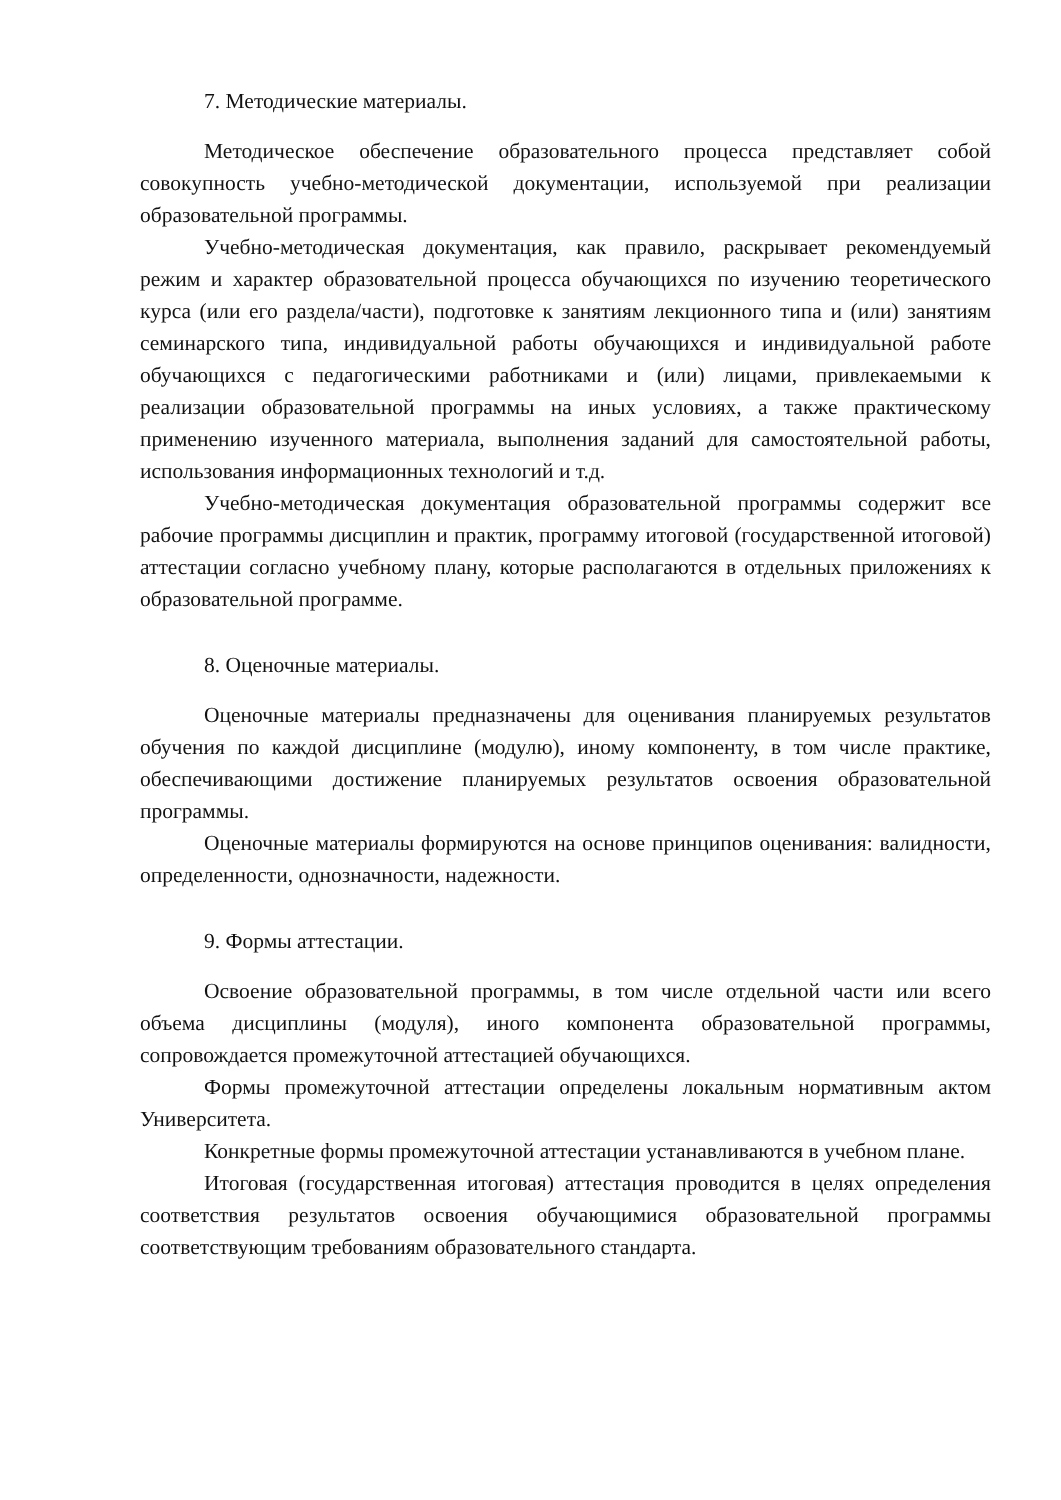7. Методические материалы.
Методическое обеспечение образовательного процесса представляет собой совокупность учебно-методической документации, используемой при реализации образовательной программы.
Учебно-методическая документация, как правило, раскрывает рекомендуемый режим и характер образовательной процесса обучающихся по изучению теоретического курса (или его раздела/части), подготовке к занятиям лекционного типа и (или) занятиям семинарского типа, индивидуальной работы обучающихся и индивидуальной работе обучающихся с педагогическими работниками и (или) лицами, привлекаемыми к реализации образовательной программы на иных условиях, а также практическому применению изученного материала, выполнения заданий для самостоятельной работы, использования информационных технологий и т.д.
Учебно-методическая документация образовательной программы содержит все рабочие программы дисциплин и практик, программу итоговой (государственной итоговой) аттестации согласно учебному плану, которые располагаются в отдельных приложениях к образовательной программе.
8. Оценочные материалы.
Оценочные материалы предназначены для оценивания планируемых результатов обучения по каждой дисциплине (модулю), иному компоненту, в том числе практике, обеспечивающими достижение планируемых результатов освоения образовательной программы.
Оценочные материалы формируются на основе принципов оценивания: валидности, определенности, однозначности, надежности.
9. Формы аттестации.
Освоение образовательной программы, в том числе отдельной части или всего объема дисциплины (модуля), иного компонента образовательной программы, сопровождается промежуточной аттестацией обучающихся.
Формы промежуточной аттестации определены локальным нормативным актом Университета.
Конкретные формы промежуточной аттестации устанавливаются в учебном плане.
Итоговая (государственная итоговая) аттестация проводится в целях определения соответствия результатов освоения обучающимися образовательной программы соответствующим требованиям образовательного стандарта.